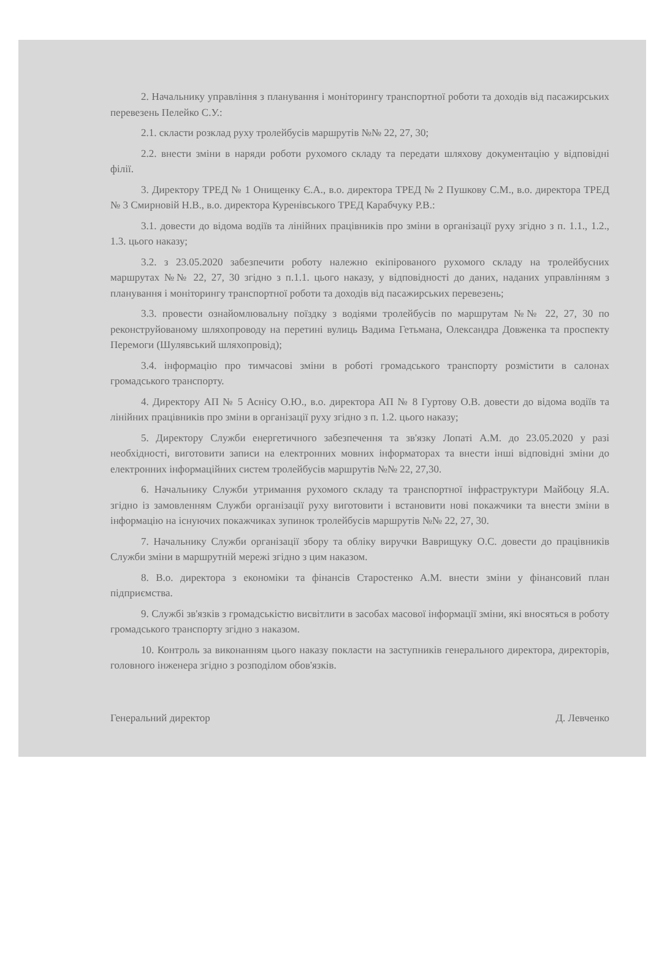2. Начальнику управління з планування і моніторингу транспортної роботи та доходів від пасажирських перевезень Пелейко С.У.:
2.1. скласти розклад руху тролейбусів маршрутів №№ 22, 27, 30;
2.2. внести зміни в наряди роботи рухомого складу та передати шляхову документацію у відповідні філії.
3. Директору ТРЕД № 1 Онищенку Є.А., в.о. директора ТРЕД № 2 Пушкову С.М., в.о. директора ТРЕД № 3 Смирновій Н.В., в.о. директора Куренівського ТРЕД Карабчуку Р.В.:
3.1. довести до відома водіїв та лінійних працівників про зміни в організації руху згідно з п. 1.1., 1.2., 1.3. цього наказу;
3.2. з 23.05.2020 забезпечити роботу належно екіпірованого рухомого складу на тролейбусних маршрутах №№ 22, 27, 30 згідно з п.1.1. цього наказу, у відповідності до даних, наданих управлінням з планування і моніторингу транспортної роботи та доходів від пасажирських перевезень;
3.3. провести ознайомлювальну поїздку з водіями тролейбусів по маршрутам №№ 22, 27, 30 по реконструйованому шляхопроводу на перетині вулиць Вадима Гетьмана, Олександра Довженка та проспекту Перемоги (Шулявський шляхопровід);
3.4. інформацію про тимчасові зміни в роботі громадського транспорту розмістити в салонах громадського транспорту.
4. Директору АП № 5 Аснісу О.Ю., в.о. директора АП № 8 Гуртову О.В. довести до відома водіїв та лінійних працівників про зміни в організації руху згідно з п. 1.2. цього наказу;
5. Директору Служби енергетичного забезпечення та зв'язку Лопаті А.М. до 23.05.2020 у разі необхідності, виготовити записи на електронних мовних інформаторах та внести інші відповідні зміни до електронних інформаційних систем тролейбусів маршрутів №№ 22, 27,30.
6. Начальнику Служби утримання рухомого складу та транспортної інфраструктури Майбоцу Я.А. згідно із замовленням Служби організації руху виготовити і встановити нові покажчики та внести зміни в інформацію на існуючих покажчиках зупинок тролейбусів маршрутів №№ 22, 27, 30.
7. Начальнику Служби організації збору та обліку виручки Ваврищуку О.С. довести до працівників Служби зміни в маршрутній мережі згідно з цим наказом.
8. В.о. директора з економіки та фінансів Старостенко А.М. внести зміни у фінансовий план підприємства.
9. Службі зв'язків з громадськістю висвітлити в засобах масової інформації зміни, які вносяться в роботу громадського транспорту згідно з наказом.
10. Контроль за виконанням цього наказу покласти на заступників генерального директора, директорів, головного інженера згідно з розподілом обов'язків.
Генеральний директор Д. Левченко